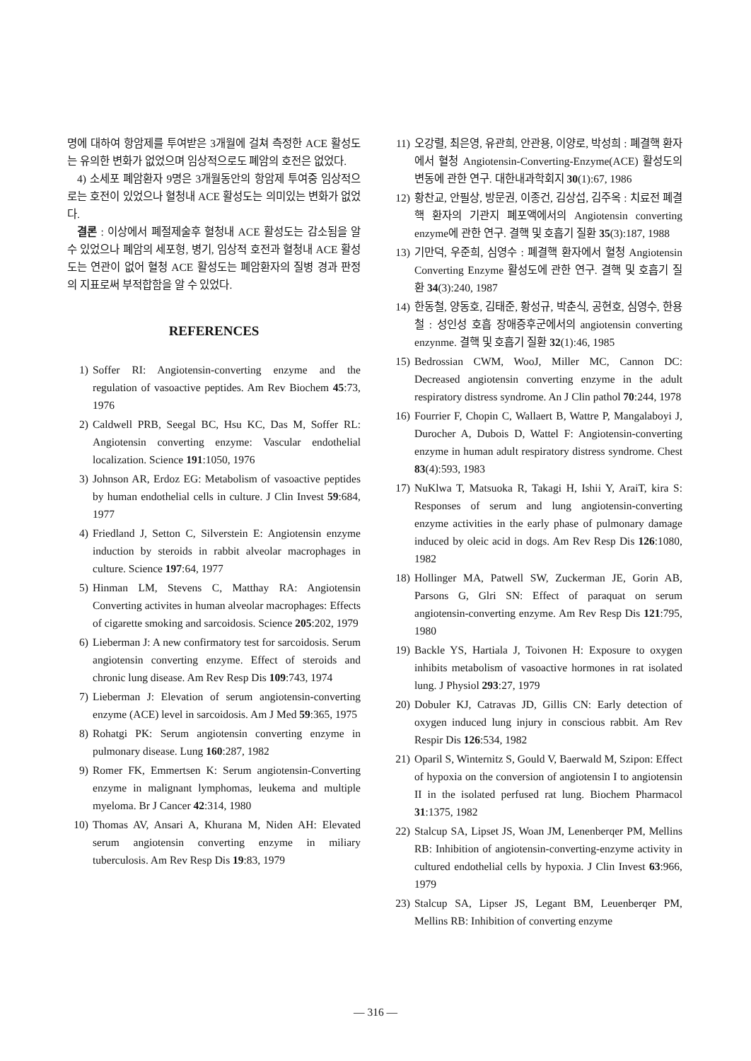명에 대하여 항암제를 투여받은 3개월에 걸쳐 측정한 ACE 활성도는 유의한 변화가 없었으며 임상적으로도 폐암의 호전은 없었다.
4) 소세포 폐암환자 9명은 3개월동안의 항암제 투여중 임상적으로는 호전이 있었으나 혈청내 ACE 활성도는 의미있는 변화가 없었다.
결론 : 이상에서 폐절제술후 혈청내 ACE 활성도는 감소됨을 알 수 있었으나 폐암의 세포형, 병기, 임상적 호전과 혈청내 ACE 활성도는 연관이 없어 혈청 ACE 활성도는 폐암환자의 질병 경과 판정의 지표로써 부적합함을 알 수 있었다.
REFERENCES
1) Soffer RI: Angiotensin-converting enzyme and the regulation of vasoactive peptides. Am Rev Biochem 45:73, 1976
2) Caldwell PRB, Seegal BC, Hsu KC, Das M, Soffer RL: Angiotensin converting enzyme: Vascular endothelial localization. Science 191:1050, 1976
3) Johnson AR, Erdoz EG: Metabolism of vasoactive peptides by human endothelial cells in culture. J Clin Invest 59:684, 1977
4) Friedland J, Setton C, Silverstein E: Angiotensin enzyme induction by steroids in rabbit alveolar macrophages in culture. Science 197:64, 1977
5) Hinman LM, Stevens C, Matthay RA: Angiotensin Converting activites in human alveolar macrophages: Effects of cigarette smoking and sarcoidosis. Science 205:202, 1979
6) Lieberman J: A new confirmatory test for sarcoidosis. Serum angiotensin converting enzyme. Effect of steroids and chronic lung disease. Am Rev Resp Dis 109:743, 1974
7) Lieberman J: Elevation of serum angiotensin-converting enzyme (ACE) level in sarcoidosis. Am J Med 59:365, 1975
8) Rohatgi PK: Serum angiotensin converting enzyme in pulmonary disease. Lung 160:287, 1982
9) Romer FK, Emmertsen K: Serum angiotensin-Converting enzyme in malignant lymphomas, leukema and multiple myeloma. Br J Cancer 42:314, 1980
10) Thomas AV, Ansari A, Khurana M, Niden AH: Elevated serum angiotensin converting enzyme in miliary tuberculosis. Am Rev Resp Dis 19:83, 1979
11) 오강렬, 최은영, 유관희, 안관용, 이양로, 박성희 : 폐결핵 환자에서 혈청 Angiotensin-Converting-Enzyme(ACE) 활성도의 변동에 관한 연구. 대한내과학회지 30(1):67, 1986
12) 황찬교, 안필상, 방문권, 이종건, 김상섭, 김주옥 : 치료전 폐결핵 환자의 기관지 폐포액에서의 Angiotensin converting enzyme에 관한 연구. 결핵 및 호흡기 질환 35(3):187, 1988
13) 기만덕, 우준희, 심영수 : 폐결핵 환자에서 혈청 Angiotensin Converting Enzyme 활성도에 관한 연구. 결핵 및 호흡기 질환 34(3):240, 1987
14) 한동철, 양동호, 김태준, 황성규, 박춘식, 공현호, 심영수, 한용철 : 성인성 호흡 장애증후군에서의 angiotensin converting enzynme. 결핵 및 호흡기 질환 32(1):46, 1985
15) Bedrossian CWM, WooJ, Miller MC, Cannon DC: Decreased angiotensin converting enzyme in the adult respiratory distress syndrome. An J Clin pathol 70:244, 1978
16) Fourrier F, Chopin C, Wallaert B, Wattre P, Mangalaboyi J, Durocher A, Dubois D, Wattel F: Angiotensin-converting enzyme in human adult respiratory distress syndrome. Chest 83(4):593, 1983
17) NuKlwa T, Matsuoka R, Takagi H, Ishii Y, AraiT, kira S: Responses of serum and lung angiotensin-converting enzyme activities in the early phase of pulmonary damage induced by oleic acid in dogs. Am Rev Resp Dis 126:1080, 1982
18) Hollinger MA, Patwell SW, Zuckerman JE, Gorin AB, Parsons G, Glri SN: Effect of paraquat on serum angiotensin-converting enzyme. Am Rev Resp Dis 121:795, 1980
19) Backle YS, Hartiala J, Toivonen H: Exposure to oxygen inhibits metabolism of vasoactive hormones in rat isolated lung. J Physiol 293:27, 1979
20) Dobuler KJ, Catravas JD, Gillis CN: Early detection of oxygen induced lung injury in conscious rabbit. Am Rev Respir Dis 126:534, 1982
21) Oparil S, Winternitz S, Gould V, Baerwald M, Szipon: Effect of hypoxia on the conversion of angiotensin I to angiotensin II in the isolated perfused rat lung. Biochem Pharmacol 31:1375, 1982
22) Stalcup SA, Lipset JS, Woan JM, Lenenberqer PM, Mellins RB: Inhibition of angiotensin-converting-enzyme activity in cultured endothelial cells by hypoxia. J Clin Invest 63:966, 1979
23) Stalcup SA, Lipser JS, Legant BM, Leuenberqer PM, Mellins RB: Inhibition of converting enzyme
— 316 —